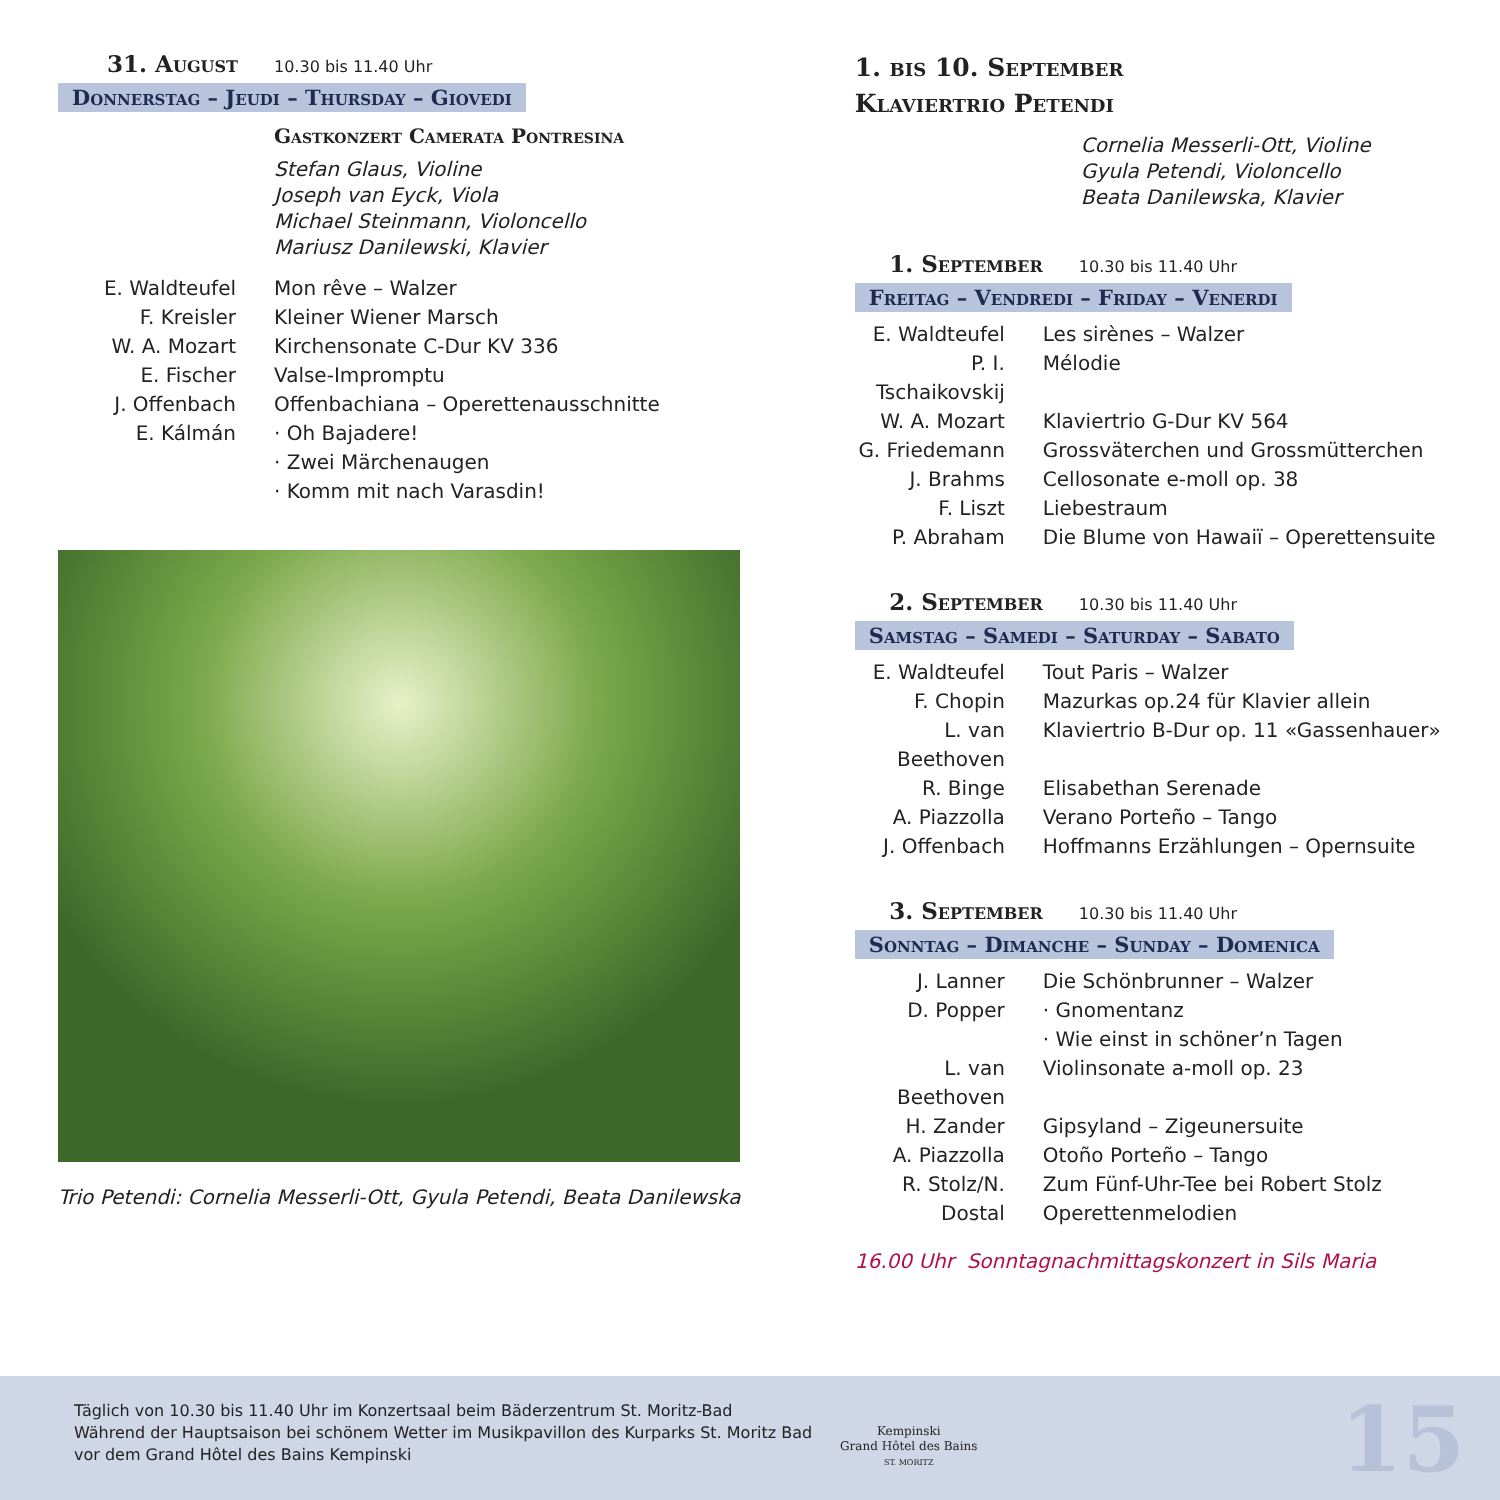31. August 10.30 bis 11.40 Uhr
Donnerstag – Jeudi – Thursday – Giovedi
Gastkonzert Camerata Pontresina
Stefan Glaus, Violine
Joseph van Eyck, Viola
Michael Steinmann, Violoncello
Mariusz Danilewski, Klavier
E. Waldteufel Mon rêve – Walzer
F. Kreisler Kleiner Wiener Marsch
W. A. Mozart Kirchensonate C-Dur KV 336
E. Fischer Valse-Impromptu
J. Offenbach Offenbachiana – Operettenausschnitte
E. Kálmán · Oh Bajadere!
· Zwei Märchenaugen
· Komm mit nach Varasdin!
Trio Petendi: Cornelia Messerli-Ott, Gyula Petendi, Beata Danilewska
1. bis 10. September
Klaviertrio Petendi
Cornelia Messerli-Ott, Violine
Gyula Petendi, Violoncello
Beata Danilewska, Klavier
1. September 10.30 bis 11.40 Uhr
Freitag – Vendredi – Friday – Venerdi
E. Waldteufel
Les sirènes – Walzer
P. I. Tschaikovskij
Mélodie
W. A. Mozart Klaviertrio G-Dur KV 564
G. Friedemann
Grossväterchen und Grossmütterchen
J. Brahms Cellosonate e-moll op. 38
F. Liszt Liebestraum
P. Abraham Die Blume von Hawaiï – Operettensuite
2. September 10.30 bis 11.40 Uhr
Samstag – Samedi – Saturday – Sabato
E. Waldteufel
Tout Paris – Walzer
F. Chopin Mazurkas op.24 für Klavier allein
L. van Beethoven
Klaviertrio B-Dur op. 11 «Gassenhauer»
R. Binge Elisabethan Serenade
A. Piazzolla Verano Porteño – Tango
J. Offenbach Hoffmanns Erzählungen – Opernsuite
3. September 10.30 bis 11.40 Uhr
Sonntag – Dimanche – Sunday – Domenica
J. Lanner Die Schönbrunner – Walzer
D. Popper · Gnomentanz
· Wie einst in schöner’n Tagen
L. van Beethoven
Violinsonate a-moll op. 23
H. Zander Gipsyland – Zigeunersuite
A. Piazzolla Otoño Porteño – Tango
R. Stolz/N. Dostal
Zum Fünf-Uhr-Tee bei Robert Stolz
Operettenmelodien
16.00 Uhr Sonntagnachmittagskonzert in Sils Maria
Täglich von 10.30 bis 11.40 Uhr im Konzertsaal beim Bäderzentrum St. Moritz-Bad
Während der Hauptsaison bei schönem Wetter im Musikpavillon des Kurparks St. Moritz Bad
vor dem Grand Hôtel des Bains Kempinski
Kempinski
Grand Hôtel des Bains
ST. MORITZ
15